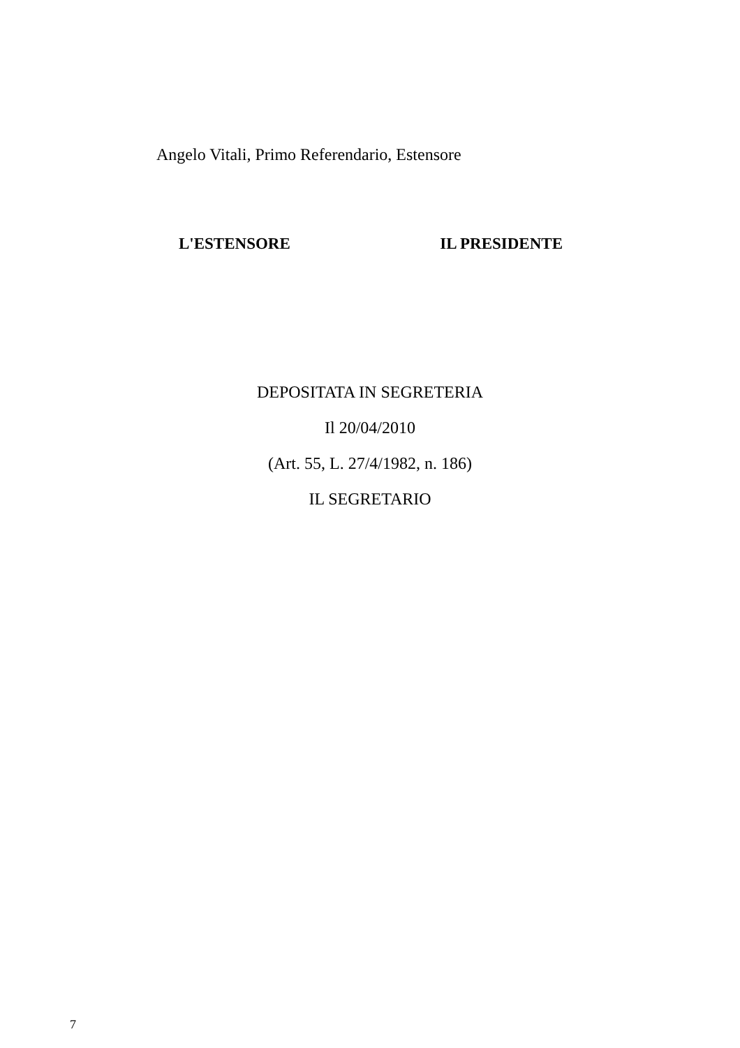Angelo Vitali, Primo Referendario, Estensore
L'ESTENSORE IL PRESIDENTE
DEPOSITATA IN SEGRETERIA
Il 20/04/2010
(Art. 55, L. 27/4/1982, n. 186)
IL SEGRETARIO
7